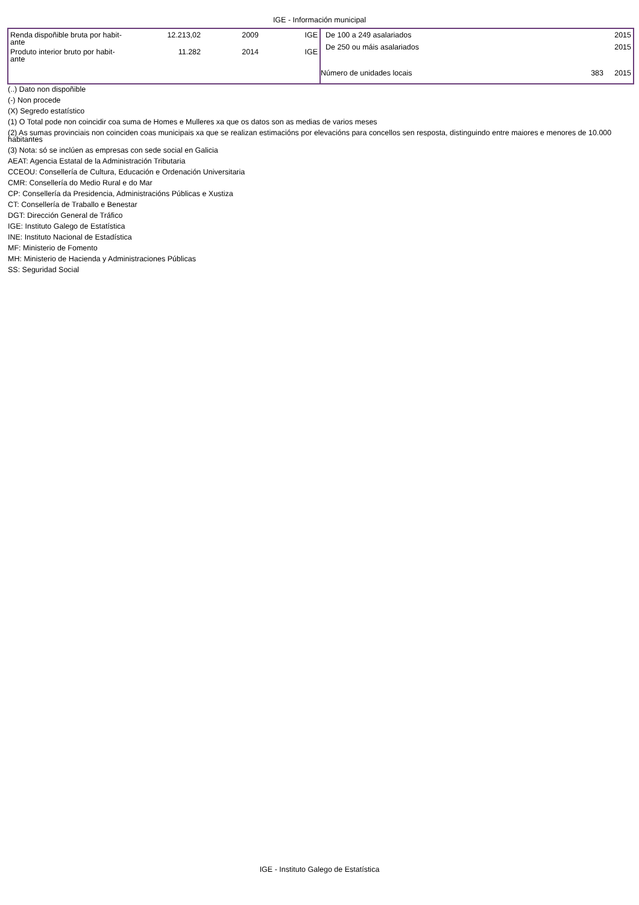IGE - Información municipal
| Renda dispoñible bruta por habit- ante | 12.213,02 | 2009 | IGE |
| Produto interior bruto por habit- ante | 11.282 | 2014 | IGE |
| De 100 a 249 asalariados | | 2015 |
| De 250 ou máis asalariados | | 2015 |
| Número de unidades locais | 383 | 2015 |
(..) Dato non dispoñible
(-) Non procede
(X) Segredo estatístico
(1) O Total pode non coincidir coa suma de Homes e Mulleres xa que os datos son as medias de varios meses
(2) As sumas provinciais non coinciden coas municipais xa que se realizan estimacións por elevacións para concellos sen resposta, distinguindo entre maiores e menores de 10.000 habitantes
(3) Nota: só se inclúen as empresas con sede social en Galicia
AEAT: Agencia Estatal de la Administración Tributaria
CCEOU: Consellería de Cultura, Educación e Ordenación Universitaria
CMR: Consellería do Medio Rural e do Mar
CP: Consellería da Presidencia, Administracións Públicas e Xustiza
CT: Consellería de Traballo e Benestar
DGT: Dirección General de Tráfico
IGE: Instituto Galego de Estatística
INE: Instituto Nacional de Estadística
MF: Ministerio de Fomento
MH: Ministerio de Hacienda y Administraciones Públicas
SS: Seguridad Social
IGE - Instituto Galego de Estatística